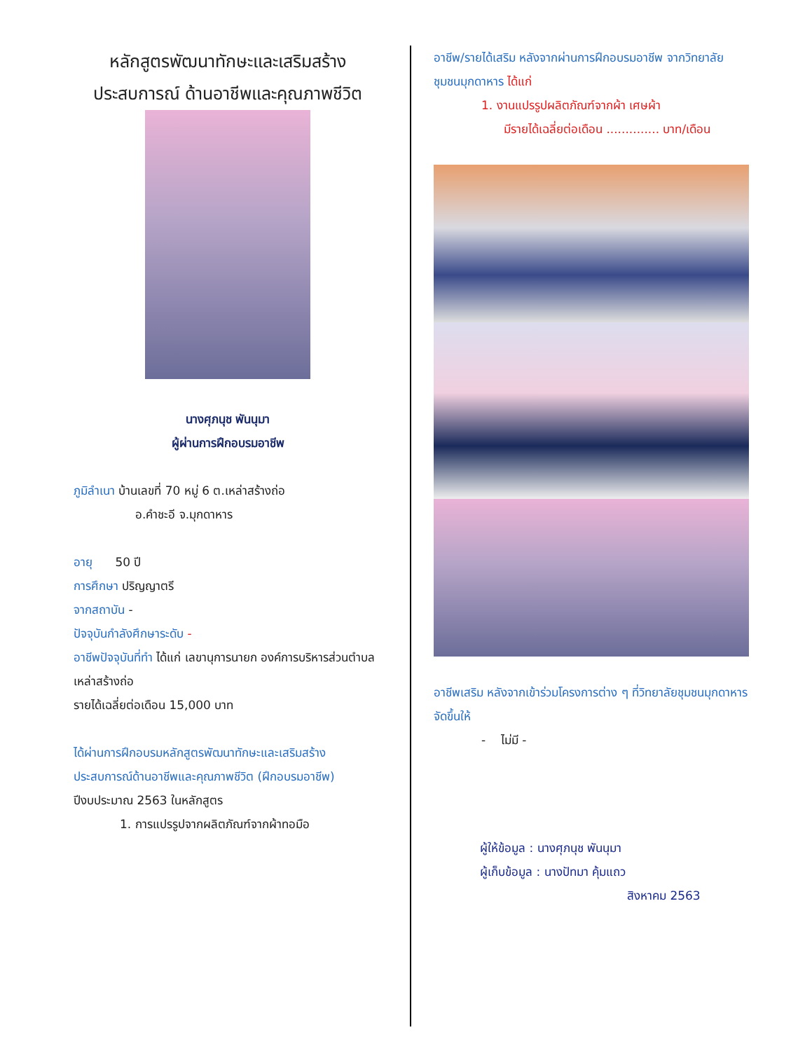หลักสูตรพัฒนาทักษะและเสริมสร้าง ประสบการณ์ ด้านอาชีพและคุณภาพชีวิต
นางศุภนุช พันนุมา
ผู้ผ่านการฝึกอบรมอาชีพ
ภูมิลำเนา บ้านเลขที่ 70 หมู่ 6 ต.เหล่าสร้างถ่อ
อ.คำชะอี จ.มุกดาหาร
อายุ 50 ปี
การศึกษา ปริญญาตรี
จากสถาบัน -
ปัจจุบันกำลังศึกษาระดับ -
อาชีพปัจจุบันที่ทำ ได้แก่ เลขานุการนายก องค์การบริหารส่วนตำบลเหล่าสร้างถ่อ
รายได้เฉลี่ยต่อเดือน 15,000 บาท
ได้ผ่านการฝึกอบรมหลักสูตรพัฒนาทักษะและเสริมสร้างประสบการณ์ด้านอาชีพและคุณภาพชีวิต (ฝึกอบรมอาชีพ) ปีงบประมาณ 2563 ในหลักสูตร
1. การแปรรูปจากผลิตภัณฑ์จากผ้าทอมือ
อาชีพ/รายได้เสริม หลังจากผ่านการฝึกอบรมอาชีพ จากวิทยาลัยชุมชนมุกดาหาร ได้แก่
1. งานแปรรูปผลิตภัณฑ์จากผ้า เศษผ้า
มีรายได้เฉลี่ยต่อเดือน .............. บาท/เดือน
อาชีพเสริม หลังจากเข้าร่วมโครงการต่าง ๆ ที่วิทยาลัยชุมชนมุกดาหาร จัดขึ้นให้
- ไม่มี -
ผู้ให้ข้อมูล : นางศุภนุช พันนุมา
ผู้เก็บข้อมูล : นางปัทมา คุ้มแถว
สิงหาคม 2563